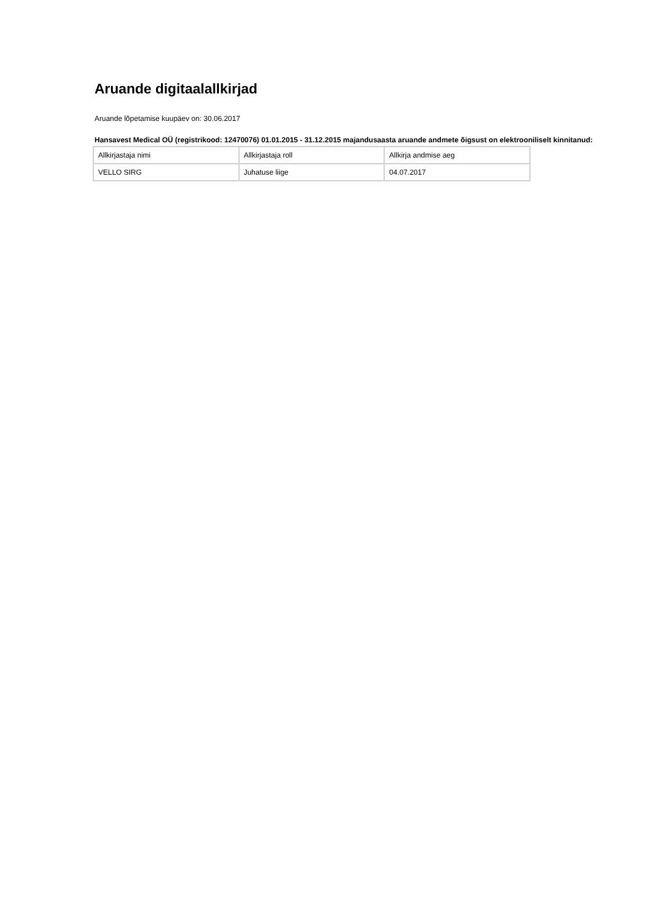Aruande digitaalallkirjad
Aruande lõpetamise kuupäev on: 30.06.2017
Hansavest Medical OÜ (registrikood: 12470076) 01.01.2015 - 31.12.2015 majandusaasta aruande andmete õigsust on elektrooniliselt kinnitanud:
| Allkirjastaja nimi | Allkirjastaja roll | Allkirja andmise aeg |
| VELLO SIRG | Juhatuse liige | 04.07.2017 |